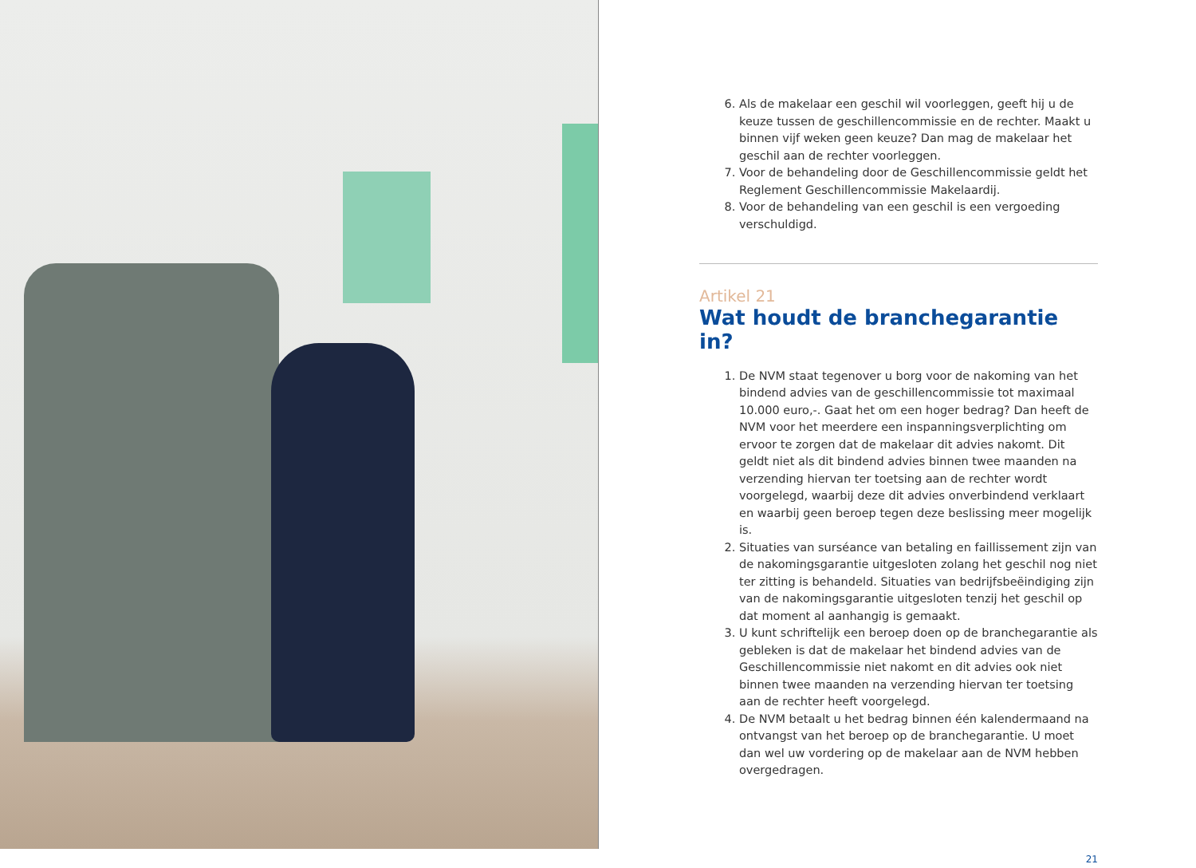6. Als de makelaar een geschil wil voorleggen, geeft hij u de keuze tussen de geschillencommissie en de rechter. Maakt u binnen vijf weken geen keuze? Dan mag de makelaar het geschil aan de rechter voorleggen.
7. Voor de behandeling door de Geschillencommissie geldt het Reglement Geschillencommissie Makelaardij.
8. Voor de behandeling van een geschil is een vergoeding verschuldigd.
Artikel 21
Wat houdt de branchegarantie in?
1. De NVM staat tegenover u borg voor de nakoming van het bindend advies van de geschillencommissie tot maximaal 10.000 euro,-. Gaat het om een hoger bedrag? Dan heeft de NVM voor het meerdere een inspanningsverplichting om ervoor te zorgen dat de makelaar dit advies nakomt. Dit geldt niet als dit bindend advies binnen twee maanden na verzending hiervan ter toetsing aan de rechter wordt voorgelegd, waarbij deze dit advies onverbindend verklaart en waarbij geen beroep tegen deze beslissing meer mogelijk is.
2. Situaties van surséance van betaling en faillissement zijn van de nakomingsgarantie uitgesloten zolang het geschil nog niet ter zitting is behandeld. Situaties van bedrijfsbeëindiging zijn van de nakomingsgarantie uitgesloten tenzij het geschil op dat moment al aanhangig is gemaakt.
3. U kunt schriftelijk een beroep doen op de branchegarantie als gebleken is dat de makelaar het bindend advies van de Geschillencommissie niet nakomt en dit advies ook niet binnen twee maanden na verzending hiervan ter toetsing aan de rechter heeft voorgelegd.
4. De NVM betaalt u het bedrag binnen één kalendermaand na ontvangst van het beroep op de branchegarantie. U moet dan wel uw vordering op de makelaar aan de NVM hebben overgedragen.
21